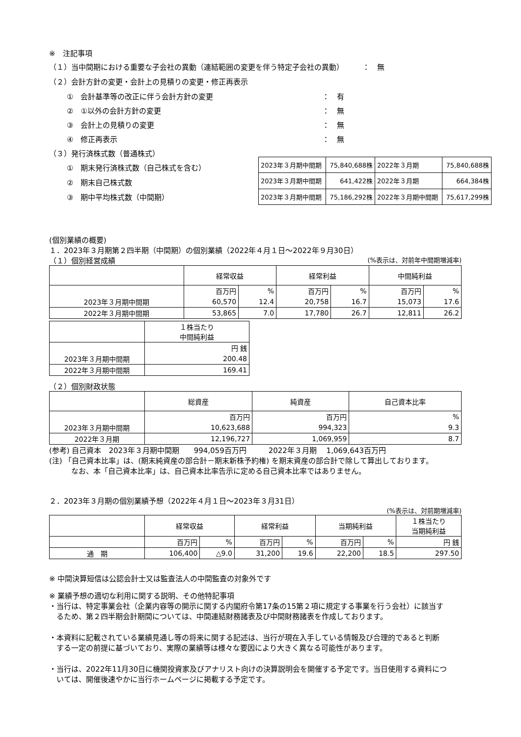※　注記事項
（１）当中間期における重要な子会社の異動（連結範囲の変更を伴う特定子会社の異動）　　　：　無
（２）会計方針の変更・会計上の見積りの変更・修正再表示
①　会計基準等の改正に伴う会計方針の変更 ：　有
②　①以外の会計方針の変更 ：　無
③　会計上の見積りの変更 ：　無
④　修正再表示 ：　無
（３）発行済株式数（普通株式）
①　期末発行済株式数（自己株式を含む）
②　期末自己株式数
③　期中平均株式数（中間期）
| 2023年３月期中間期 | 75,840,688株 | 2022年３月期 | 75,840,688株 |
| 2023年３月期中間期 | 641,422株 | 2022年３月期 | 664,384株 |
| 2023年３月期中間期 | 75,186,292株 | 2022年３月期中間期 | 75,617,299株 |
(個別業績の概要)
１．2023年３月期第２四半期（中間期）の個別業績（2022年４月１日～2022年９月30日）
（１）個別経営成績 (%表示は、対前年中間期増減率)
| | 経常収益 | | 経常利益 | | 中間純利益 | |
| --- | --- | --- | --- | --- | --- | --- |
| | 百万円 | % | 百万円 | % | 百万円 | % |
| 2023年３月期中間期 | 60,570 | 12.4 | 20,758 | 16.7 | 15,073 | 17.6 |
| 2022年３月期中間期 | 53,865 | 7.0 | 17,780 | 26.7 | 12,811 | 26.2 |
| | １株当たり 中間純利益 |
| --- | --- |
| | 円 銭 |
| 2023年３月期中間期 | 200.48 |
| 2022年３月期中間期 | 169.41 |
（２）個別財政状態
| | 総資産 | 純資産 | 自己資本比率 |
| --- | --- | --- | --- |
| | 百万円 | 百万円 | % |
| 2023年３月期中間期 | 10,623,688 | 994,323 | 9.3 |
| 2022年３月期 | 12,196,727 | 1,069,959 | 8.7 |
(参考) 自己資本　2023年３月期中間期　　994,059百万円　　　2022年３月期　 1,069,643百万円
(注) 「自己資本比率」は、(期末純資産の部合計－期末新株予約権) を期末資産の部合計で除して算出しております。
　　　なお、本「自己資本比率」は、自己資本比率告示に定める自己資本比率ではありません。
２．2023年３月期の個別業績予想（2022年４月１日～2023年３月31日）
(%表示は、対前期増減率)
| | 経常収益 | | 経常利益 | | 当期純利益 | | １株当たり 当期純利益 |
| --- | --- | --- | --- | --- | --- | --- | --- |
| | 百万円 | % | 百万円 | % | 百万円 | % | 円 銭 |
| 通 期 | 106,400 | △9.0 | 31,200 | 19.6 | 22,200 | 18.5 | 297.50 |
※ 中間決算短信は公認会計士又は監査法人の中間監査の対象外です
※ 業績予想の適切な利用に関する説明、その他特記事項
・当行は、特定事業会社（企業内容等の開示に関する内閣府令第17条の15第２項に規定する事業を行う会社）に該当す
　るため、第２四半期会計期間については、中間連結財務諸表及び中間財務諸表を作成しております。
・本資料に記載されている業績見通し等の将来に関する記述は、当行が現在入手している情報及び合理的であると判断
　する一定の前提に基づいており、実際の業績等は様々な要因により大きく異なる可能性があります。
・当行は、2022年11月30日に機関投資家及びアナリスト向けの決算説明会を開催する予定です。当日使用する資料につ
　いては、開催後速やかに当行ホームページに掲載する予定です。